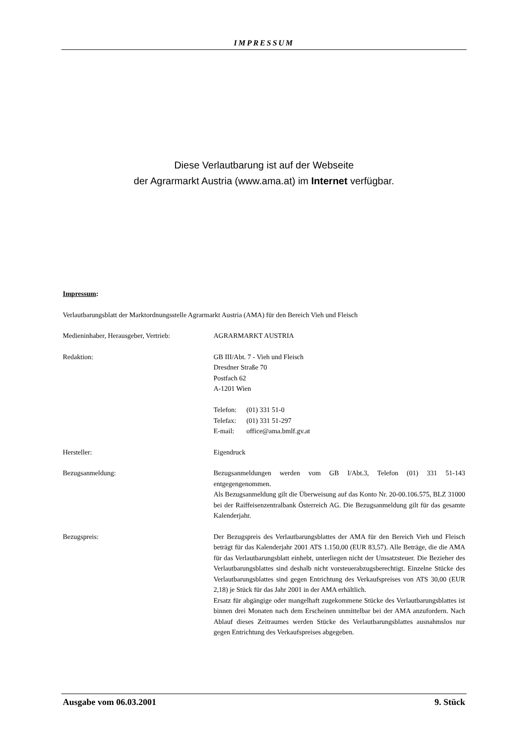IMPRESSUM
Diese Verlautbarung ist auf der Webseite
der Agrarmarkt Austria (www.ama.at) im Internet verfügbar.
Impressum:
Verlautbarungsblatt der Marktordnungsstelle Agrarmarkt Austria (AMA) für den Bereich Vieh und Fleisch
Medieninhaber, Herausgeber, Vertrieb:
AGRARMARKT AUSTRIA
Redaktion: GB III/Abt. 7 - Vieh und Fleisch
Dresdner Straße 70
Postfach 62
A-1201 Wien
| Telefon: | (01) 331 51-0 |
| Telefax: | (01) 331 51-297 |
| E-mail: | office@ama.bmlf.gv.at |
Hersteller: Eigendruck
Bezugsanmeldung: Bezugsanmeldungen werden vom GB I/Abt.3, Telefon (01) 331 51-143 entgegengenommen.
Als Bezugsanmeldung gilt die Überweisung auf das Konto Nr. 20-00.106.575, BLZ 31000 bei der Raiffeisenzentralbank Österreich AG. Die Bezugsanmeldung gilt für das gesamte Kalenderjahr.
Bezugspreis: Der Bezugspreis des Verlautbarungsblattes der AMA für den Bereich Vieh und Fleisch beträgt für das Kalenderjahr 2001 ATS 1.150,00 (EUR 83,57). Alle Beträge, die die AMA für das Verlautbarungsblatt einhebt, unterliegen nicht der Umsatzsteuer. Die Bezieher des Verlautbarungsblattes sind deshalb nicht vorsteuerabzugsberechtigt. Einzelne Stücke des Verlautbarungsblattes sind gegen Entrichtung des Verkaufspreises von ATS 30,00 (EUR 2,18) je Stück für das Jahr 2001 in der AMA erhältlich.
Ersatz für abgängige oder mangelhaft zugekommene Stücke des Verlautbarungsblattes ist binnen drei Monaten nach dem Erscheinen unmittelbar bei der AMA anzufordern. Nach Ablauf dieses Zeitraumes werden Stücke des Verlautbarungsblattes ausnahmslos nur gegen Entrichtung des Verkaufspreises abgegeben.
Ausgabe vom 06.03.2001 9. Stück